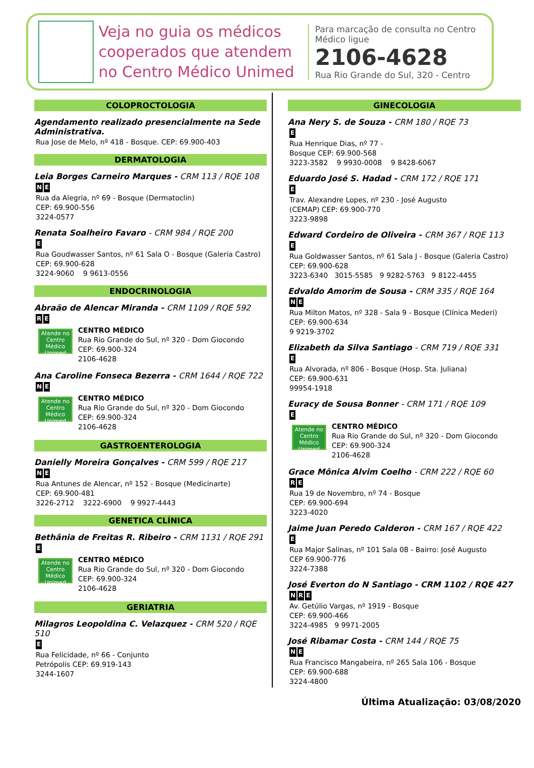Veja no guia os médicos cooperados que atendem no Centro Médico Unimed
Para marcação de consulta no Centro Médico ligue
2106-4628
Rua Rio Grande do Sul, 320 - Centro
COLOPROCTOLOGIA
Agendamento realizado presencialmente na Sede Administrativa.
Rua Jose de Melo, nº 418 - Bosque. CEP: 69.900-403
DERMATOLOGIA
Leia Borges Carneiro Marques - CRM 113 / RQE 108
N E
Rua da Alegria, nº 69 - Bosque (Dermatoclin)
CEP: 69.900-556
3224-0577
Renata Soalheiro Favaro - CRM 984 / RQE 200
E
Rua Goudwasser Santos, nº 61 Sala O - Bosque (Galeria Castro)
CEP: 69.900-628
3224-9060 9 9613-0556
ENDOCRINOLOGIA
Abraão de Alencar Miranda - CRM 1109 / RQE 592
R E
Atende no Centro Médico Unimed
CENTRO MÉDICO
Rua Rio Grande do Sul, nº 320 - Dom Giocondo
CEP: 69.900-324
2106-4628
Ana Caroline Fonseca Bezerra - CRM 1644 / RQE 722
N E
Atende no Centro Médico Unimed
CENTRO MÉDICO
Rua Rio Grande do Sul, nº 320 - Dom Giocondo
CEP: 69.900-324
2106-4628
GASTROENTEROLOGIA
Danielly Moreira Gonçalves - CRM 599 / RQE 217
N E
Rua Antunes de Alencar, nº 152 - Bosque (Medicinarte)
CEP: 69.900-481
3226-2712 3222-6900 9 9927-4443
GENETICA CLÍNICA
Bethânia de Freitas R. Ribeiro - CRM 1131 / RQE 291
E
Atende no Centro Médico Unimed
CENTRO MÉDICO
Rua Rio Grande do Sul, nº 320 - Dom Giocondo
CEP: 69.900-324
2106-4628
GERIATRIA
Milagros Leopoldina C. Velazquez - CRM 520 / RQE 510
E
Rua Felicidade, nº 66 - Conjunto
Petrópolis CEP: 69.919-143
3244-1607
GINECOLOGIA
Ana Nery S. de Souza - CRM 180 / RQE 73
E
Rua Henrique Dias, nº 77 -
Bosque CEP: 69.900-568
3223-3582 9 9930-0008 9 8428-6067
Eduardo José S. Hadad - CRM 172 / RQE 171
E
Trav. Alexandre Lopes, nº 230 - José Augusto
(CEMAP) CEP: 69.900-770
3223-9898
Edward Cordeiro de Oliveira - CRM 367 / RQE 113
E
Rua Goldwasser Santos, nº 61 Sala J - Bosque (Galeria Castro)
CEP: 69.900-628
3223-6340 3015-5585 9 9282-5763 9 8122-4455
Edvaldo Amorim de Sousa - CRM 335 / RQE 164
N E
Rua Milton Matos, nº 328 - Sala 9 - Bosque (Clínica Mederi)
CEP: 69.900-634
9 9219-3702
Elizabeth da Silva Santiago - CRM 719 / RQE 331
E
Rua Alvorada, nº 806 - Bosque (Hosp. Sta. Juliana)
CEP: 69.900-631
99954-1918
Euracy de Sousa Bonner - CRM 171 / RQE 109
E
Atende no Centro Médico Unimed
CENTRO MÉDICO
Rua Rio Grande do Sul, nº 320 - Dom Giocondo
CEP: 69.900-324
2106-4628
Grace Mônica Alvim Coelho - CRM 222 / RQE 60
R E
Rua 19 de Novembro, nº 74 - Bosque
CEP: 69.900-694
3223-4020
Jaime Juan Peredo Calderon - CRM 167 / RQE 422
E
Rua Major Salinas, nº 101 Sala 08 - Bairro: José Augusto
CEP 69.900-776
3224-7388
José Everton do N Santiago - CRM 1102 / RQE 427
N R E
Av. Getúlio Vargas, nº 1919 - Bosque
CEP: 69.900-466
3224-4985 9 9971-2005
José Ribamar Costa - CRM 144 / RQE 75
N E
Rua Francisco Mangabeira, nº 265 Sala 106 - Bosque
CEP: 69.900-688
3224-4800
Última Atualização: 03/08/2020